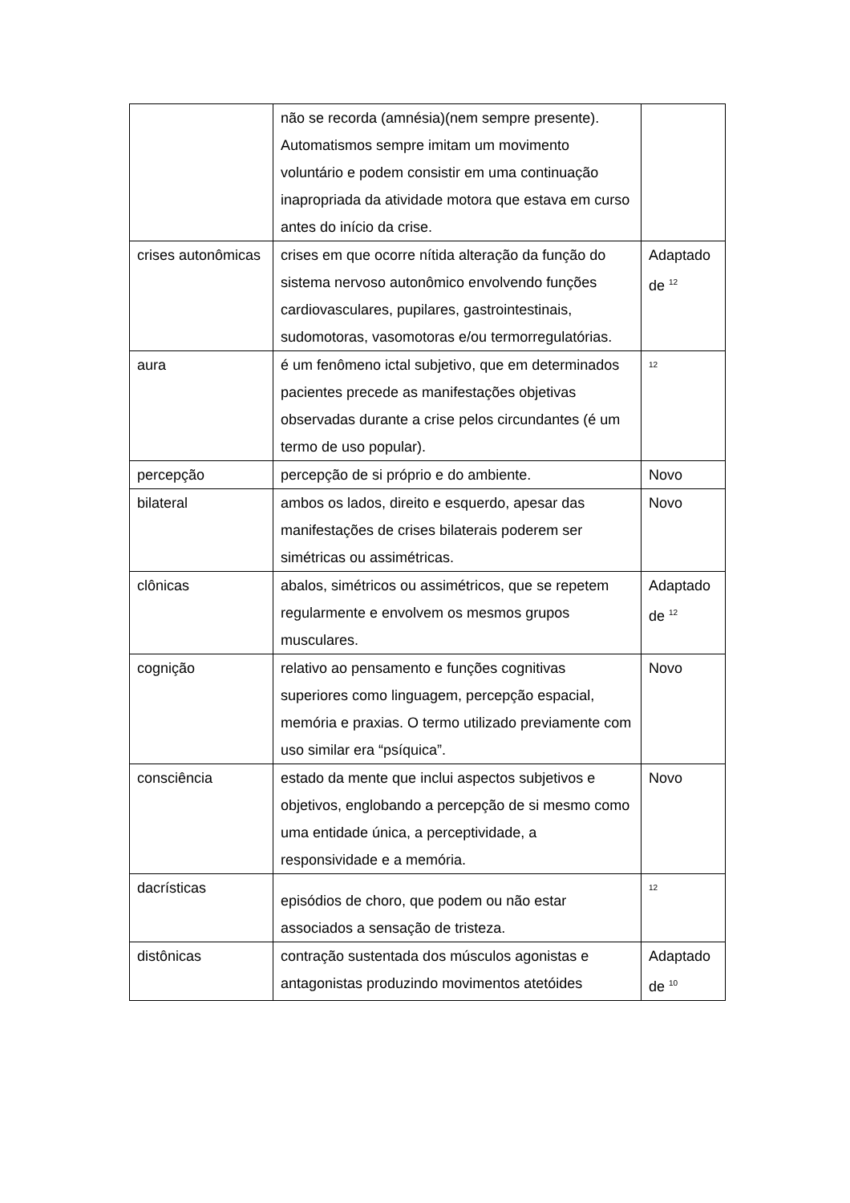| | não se recorda (amnésia)(nem sempre presente). Automatismos sempre imitam um movimento voluntário e podem consistir em uma continuação inapropriada da atividade motora que estava em curso antes do início da crise. | |
| crises autonômicas | crises em que ocorre nítida alteração da função do sistema nervoso autonômico envolvendo funções cardiovasculares, pupilares, gastrointestinais, sudomotoras, vasomotoras e/ou termorregulatórias. | Adaptado de <sup>12</sup> |
| aura | é um fenômeno ictal subjetivo, que em determinados pacientes precede as manifestações objetivas observadas durante a crise pelos circundantes (é um termo de uso popular). | <sup>12</sup> |
| percepção | percepção de si próprio e do ambiente. | Novo |
| bilateral | ambos os lados, direito e esquerdo, apesar das manifestações de crises bilaterais poderem ser simétricas ou assimétricas. | Novo |
| clônicas | abalos, simétricos ou assimétricos, que se repetem regularmente e envolvem os mesmos grupos musculares. | Adaptado de <sup>12</sup> |
| cognição | relativo ao pensamento e funções cognitivas superiores como linguagem, percepção espacial, memória e praxias. O termo utilizado previamente com uso similar era “psíquica”. | Novo |
| consciência | estado da mente que inclui aspectos subjetivos e objetivos, englobando a percepção de si mesmo como uma entidade única, a perceptividade, a responsividade e a memória. | Novo |
| dacrísticas | episódios de choro, que podem ou não estar associados a sensação de tristeza. | <sup>12</sup> |
| distônicas | contração sustentada dos músculos agonistas e antagonistas produzindo movimentos atetóides | Adaptado de <sup>10</sup> |